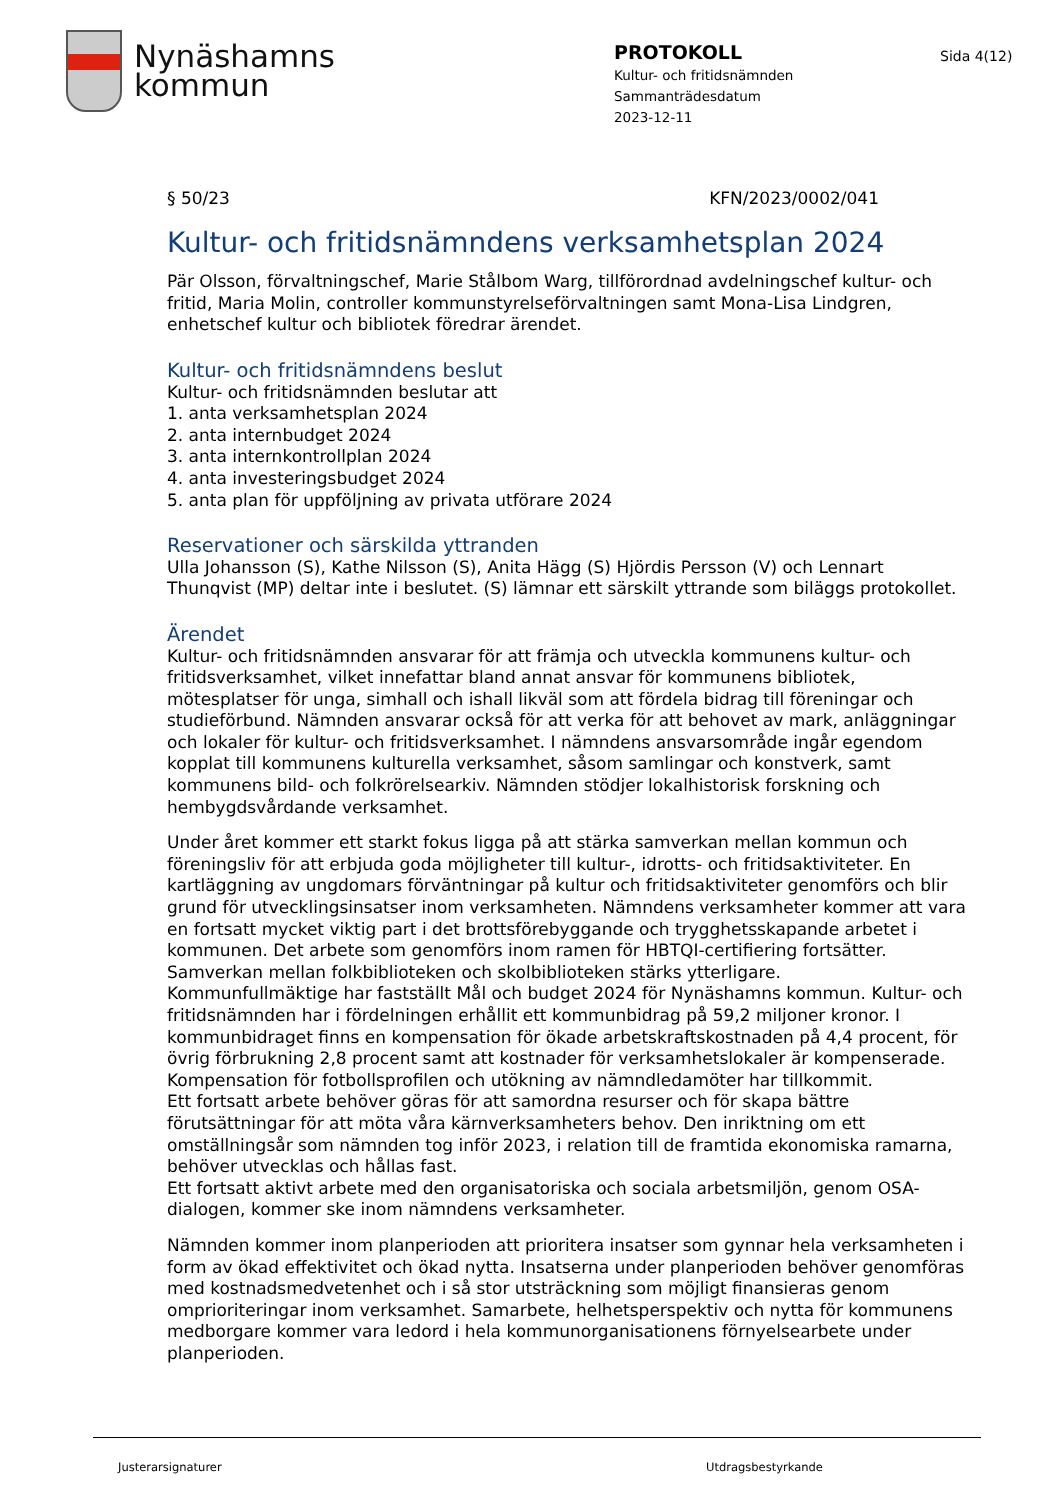Nynäshamns
kommun
PROTOKOLL
Kultur- och fritidsnämnden
Sammanträdesdatum
2023-12-11
Sida 4(12)
§ 50/23 KFN/2023/0002/041
Kultur- och fritidsnämndens verksamhetsplan 2024
Pär Olsson, förvaltningschef, Marie Stålbom Warg, tillförordnad avdelningschef kultur- och fritid, Maria Molin, controller kommunstyrelseförvaltningen samt Mona-Lisa Lindgren, enhetschef kultur och bibliotek föredrar ärendet.
Kultur- och fritidsnämndens beslut
Kultur- och fritidsnämnden beslutar att
1. anta verksamhetsplan 2024
2. anta internbudget 2024
3. anta internkontrollplan 2024
4. anta investeringsbudget 2024
5. anta plan för uppföljning av privata utförare 2024
Reservationer och särskilda yttranden
Ulla Johansson (S), Kathe Nilsson (S), Anita Hägg (S) Hjördis Persson (V) och Lennart Thunqvist (MP) deltar inte i beslutet. (S) lämnar ett särskilt yttrande som biläggs protokollet.
Ärendet
Kultur- och fritidsnämnden ansvarar för att främja och utveckla kommunens kultur- och fritidsverksamhet, vilket innefattar bland annat ansvar för kommunens bibliotek, mötesplatser för unga, simhall och ishall likväl som att fördela bidrag till föreningar och studieförbund. Nämnden ansvarar också för att verka för att behovet av mark, anläggningar och lokaler för kultur- och fritidsverksamhet. I nämndens ansvarsområde ingår egendom kopplat till kommunens kulturella verksamhet, såsom samlingar och konstverk, samt kommunens bild- och folkrörelsearkiv. Nämnden stödjer lokalhistorisk forskning och hembygdsvårdande verksamhet.
Under året kommer ett starkt fokus ligga på att stärka samverkan mellan kommun och föreningsliv för att erbjuda goda möjligheter till kultur-, idrotts- och fritidsaktiviteter. En kartläggning av ungdomars förväntningar på kultur och fritidsaktiviteter genomförs och blir grund för utvecklingsinsatser inom verksamheten. Nämndens verksamheter kommer att vara en fortsatt mycket viktig part i det brottsförebyggande och trygghetsskapande arbetet i kommunen. Det arbete som genomförs inom ramen för HBTQI-certifiering fortsätter. Samverkan mellan folkbiblioteken och skolbiblioteken stärks ytterligare.
Kommunfullmäktige har fastställt Mål och budget 2024 för Nynäshamns kommun. Kultur- och fritidsnämnden har i fördelningen erhållit ett kommunbidrag på 59,2 miljoner kronor. I kommunbidraget finns en kompensation för ökade arbetskraftskostnaden på 4,4 procent, för övrig förbrukning 2,8 procent samt att kostnader för verksamhetslokaler är kompenserade. Kompensation för fotbollsprofilen och utökning av nämndledamöter har tillkommit.
Ett fortsatt arbete behöver göras för att samordna resurser och för skapa bättre förutsättningar för att möta våra kärnverksamheters behov. Den inriktning om ett omställningsår som nämnden tog inför 2023, i relation till de framtida ekonomiska ramarna, behöver utvecklas och hållas fast.
Ett fortsatt aktivt arbete med den organisatoriska och sociala arbetsmiljön, genom OSA-dialogen, kommer ske inom nämndens verksamheter.
Nämnden kommer inom planperioden att prioritera insatser som gynnar hela verksamheten i form av ökad effektivitet och ökad nytta. Insatserna under planperioden behöver genomföras med kostnadsmedvetenhet och i så stor utsträckning som möjligt finansieras genom omprioriteringar inom verksamhet. Samarbete, helhetsperspektiv och nytta för kommunens medborgare kommer vara ledord i hela kommunorganisationens förnyelsearbete under planperioden.
Justerarsignaturer Utdragsbestyrkande